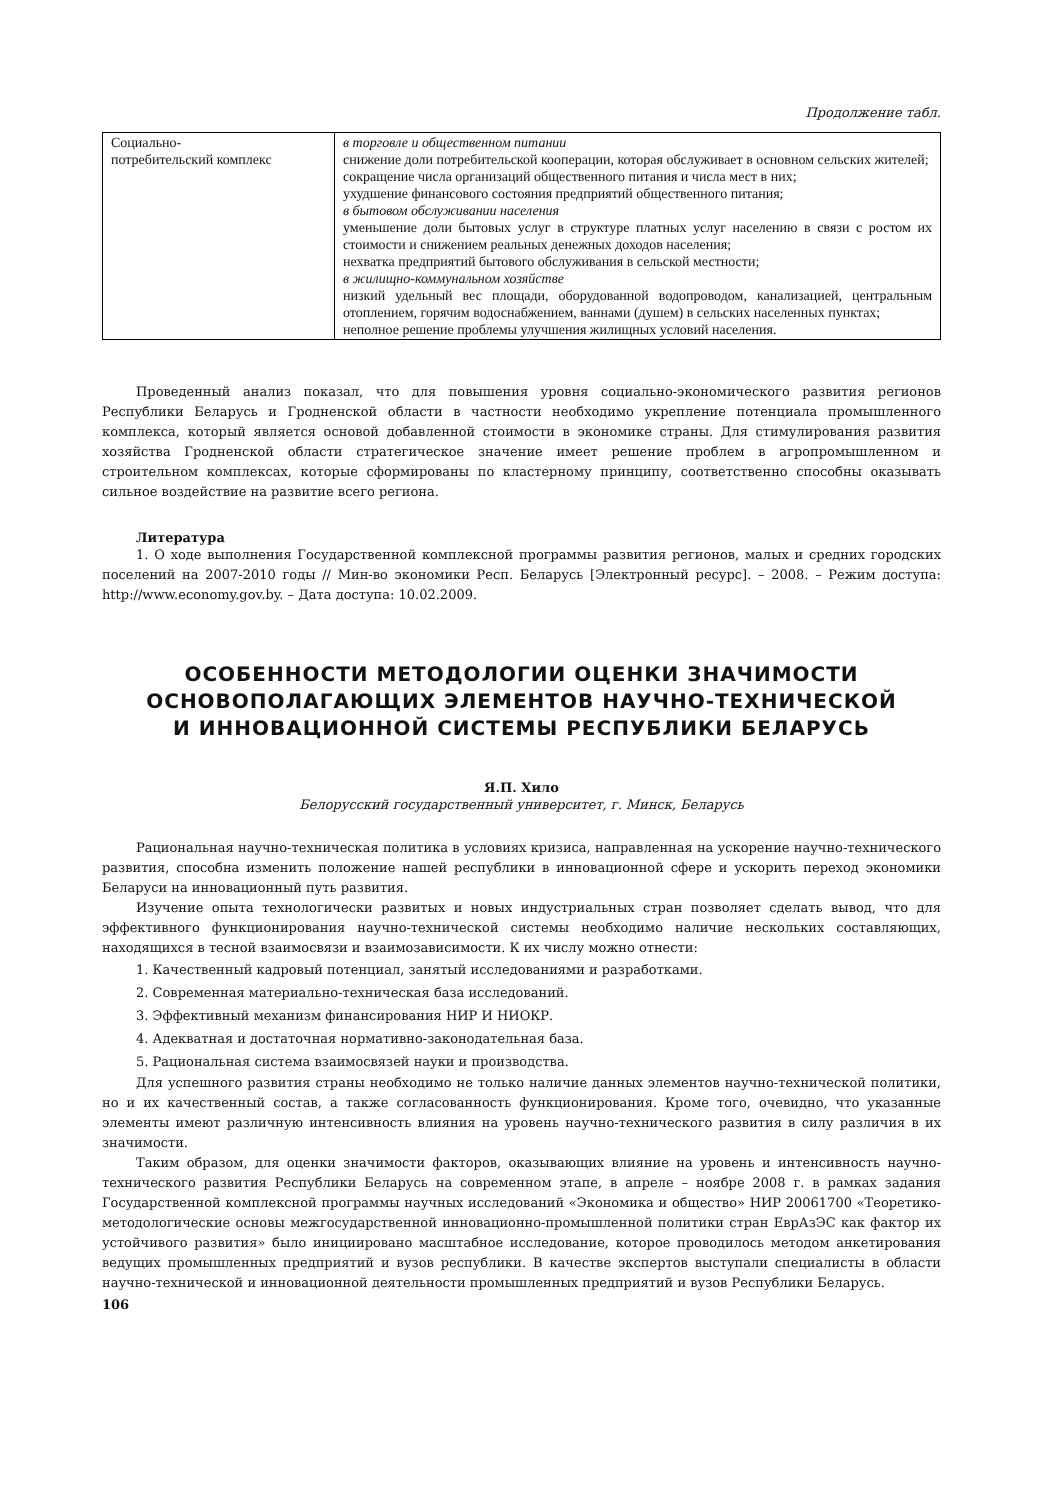Продолжение табл.
| Социально- потребительский комплекс | в торговле и общественном питании снижение доли потребительской кооперации, которая обслуживает в основном сельских жителей; сокращение числа организаций общественного питания и числа мест в них; ухудшение финансового состояния предприятий общественного питания; в бытовом обслуживании населения уменьшение доли бытовых услуг в структуре платных услуг населению в связи с ростом их стоимости и снижением реальных денежных доходов населения; нехватка предприятий бытового обслуживания в сельской местности; в жилищно-коммунальном хозяйстве низкий удельный вес площади, оборудованной водопроводом, канализацией, центральным отоплением, горячим водоснабжением, ваннами (душем) в сельских населенных пунктах; неполное решение проблемы улучшения жилищных условий населения. |
Проведенный анализ показал, что для повышения уровня социально-экономического развития регионов Республики Беларусь и Гродненской области в частности необходимо укрепление потенциала промышленного комплекса, который является основой добавленной стоимости в экономике страны. Для стимулирования развития хозяйства Гродненской области стратегическое значение имеет решение проблем в агропромышленном и строительном комплексах, которые сформированы по кластерному принципу, соответственно способны оказывать сильное воздействие на развитие всего региона.
Литература
1. О ходе выполнения Государственной комплексной программы развития регионов, малых и средних городских поселений на 2007-2010 годы // Мин-во экономики Респ. Беларусь [Электронный ресурс]. – 2008. – Режим доступа: http://www.economy.gov.by. – Дата доступа: 10.02.2009.
ОСОБЕННОСТИ МЕТОДОЛОГИИ ОЦЕНКИ ЗНАЧИМОСТИ
ОСНОВОПОЛАГАЮЩИХ ЭЛЕМЕНТОВ НАУЧНО-ТЕХНИЧЕСКОЙ
И ИННОВАЦИОННОЙ СИСТЕМЫ РЕСПУБЛИКИ БЕЛАРУСЬ
Я.П. Хило
Белорусский государственный университет, г. Минск, Беларусь
Рациональная научно-техническая политика в условиях кризиса, направленная на ускорение научно-технического развития, способна изменить положение нашей республики в инновационной сфере и ускорить переход экономики Беларуси на инновационный путь развития.
Изучение опыта технологически развитых и новых индустриальных стран позволяет сделать вывод, что для эффективного функционирования научно-технической системы необходимо наличие нескольких составляющих, находящихся в тесной взаимосвязи и взаимозависимости. К их числу можно отнести:
1. Качественный кадровый потенциал, занятый исследованиями и разработками.
2. Современная материально-техническая база исследований.
3. Эффективный механизм финансирования НИР И НИОКР.
4. Адекватная и достаточная нормативно-законодательная база.
5. Рациональная система взаимосвязей науки и производства.
Для успешного развития страны необходимо не только наличие данных элементов научно-технической политики, но и их качественный состав, а также согласованность функционирования. Кроме того, очевидно, что указанные элементы имеют различную интенсивность влияния на уровень научно-технического развития в силу различия в их значимости.
Таким образом, для оценки значимости факторов, оказывающих влияние на уровень и интенсивность научно-технического развития Республики Беларусь на современном этапе, в апреле – ноябре 2008 г. в рамках задания Государственной комплексной программы научных исследований «Экономика и общество» НИР 20061700 «Теоретико-методологические основы межгосударственной инновационно-промышленной политики стран ЕврАзЭС как фактор их устойчивого развития» было инициировано масштабное исследование, которое проводилось методом анкетирования ведущих промышленных предприятий и вузов республики. В качестве экспертов выступали специалисты в области научно-технической и инновационной деятельности промышленных предприятий и вузов Республики Беларусь.
106